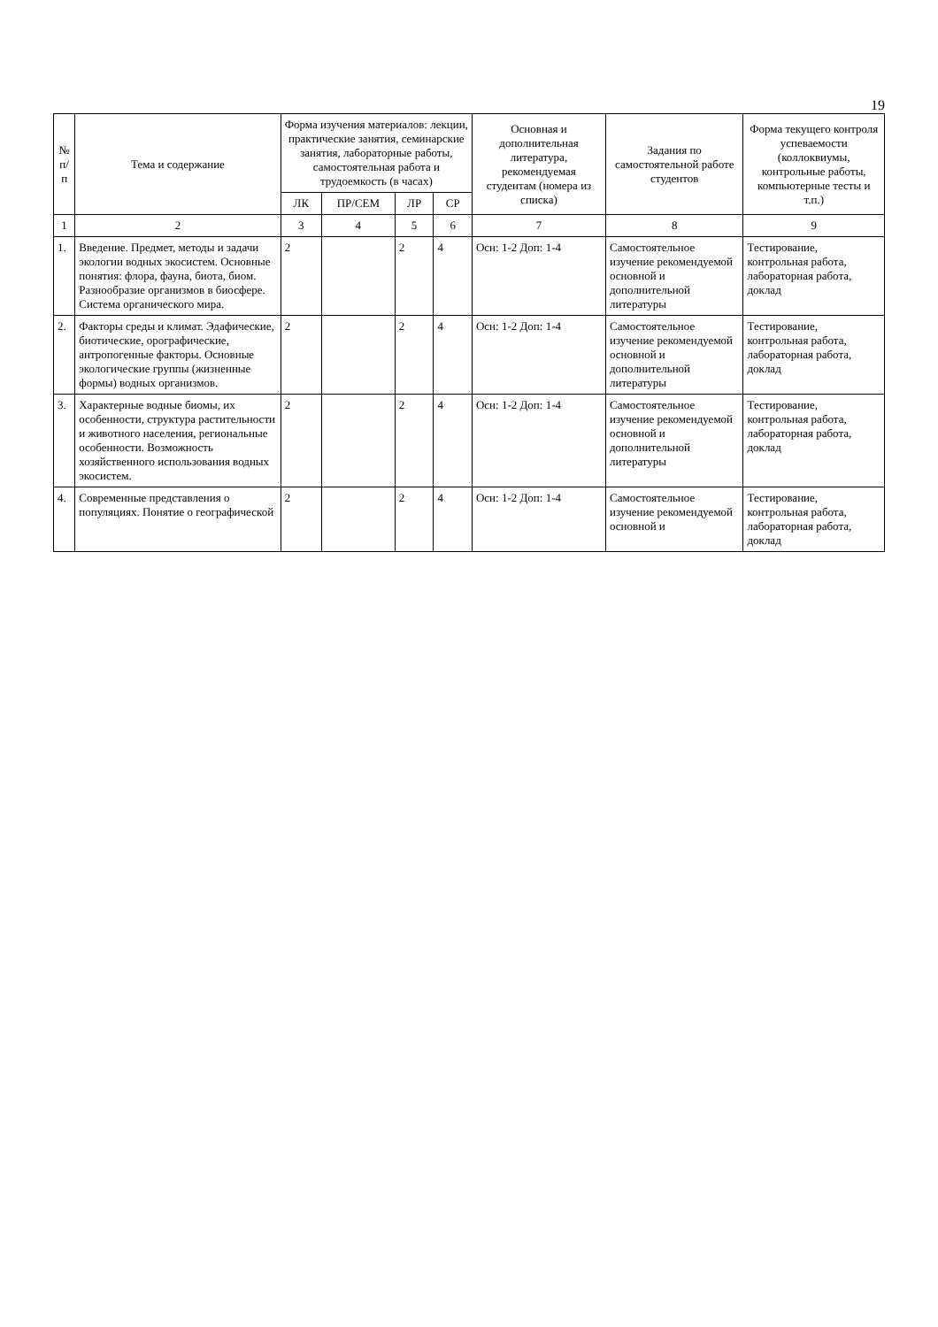19
| № п/п | Тема и содержание | Форма изучения материалов: лекции, практические занятия, семинарские занятия, лабораторные работы, самостоятельная работа и трудоемкость (в часах) | | | | Основная и дополнительная литература, рекомендуемая студентам (номера из списка) | Задания по самостоятельной работе студентов | Форма текущего контроля успеваемости (коллоквиумы, контрольные работы, компьютерные тесты и т.п.) |
| --- | --- | --- | --- | --- | --- | --- | --- | --- |
| | | ЛК | ПР/СЕМ | ЛР | СР | | | |
| 1 | 2 | 3 | 4 | 5 | 6 | 7 | 8 | 9 |
| 1. | Введение. Предмет, методы и задачи экологии водных экосистем. Основные понятия: флора, фауна, биота, биом. Разнообразие организмов в биосфере. Система органического мира. | 2 | | 2 | 4 | Осн: 1-2 Доп: 1-4 | Самостоятельное изучение рекомендуемой основной и дополнительной литературы | Тестирование, контрольная работа, лабораторная работа, доклад |
| 2. | Факторы среды и климат. Эдафические, биотические, орографические, антропогенные факторы. Основные экологические группы (жизненные формы) водных организмов. | 2 | | 2 | 4 | Осн: 1-2 Доп: 1-4 | Самостоятельное изучение рекомендуемой основной и дополнительной литературы | Тестирование, контрольная работа, лабораторная работа, доклад |
| 3. | Характерные водные биомы, их особенности, структура растительности и животного населения, региональные особенности. Возможность хозяйственного использования водных экосистем. | 2 | | 2 | 4 | Осн: 1-2 Доп: 1-4 | Самостоятельное изучение рекомендуемой основной и дополнительной литературы | Тестирование, контрольная работа, лабораторная работа, доклад |
| 4. | Современные представления о популяциях. Понятие о географической | 2 | | 2 | 4 | Осн: 1-2 Доп: 1-4 | Самостоятельное изучение рекомендуемой основной и | Тестирование, контрольная работа, лабораторная работа, доклад |